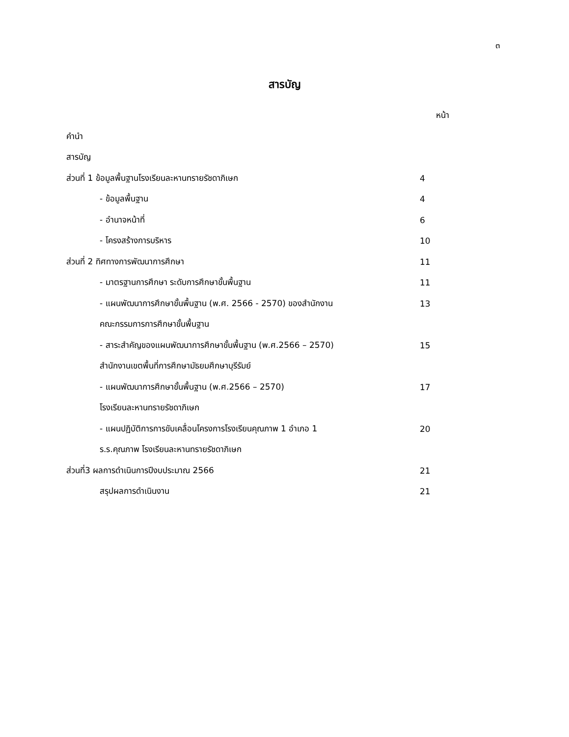๓
สารบัญ
หน้า
คำนำ
สารบัญ
ส่วนที่ 1 ข้อมูลพื้นฐานโรงเรียนละหานทรายรัชดาภิเษก 4
- ข้อมูลพื้นฐาน 4
- อำนาจหน้าที่ 6
- โครงสร้างการบริหาร 10
ส่วนที่ 2 ทิศทางการพัฒนาการศึกษา 11
- มาตรฐานการศึกษา ระดับการศึกษาขั้นพื้นฐาน 11
- แผนพัฒนาการศึกษาขั้นพื้นฐาน (พ.ศ. 2566 - 2570) ของสำนักงาน 13
คณะกรรมการการศึกษาขั้นพื้นฐาน
- สาระสำคัญของแผนพัฒนาการศึกษาขั้นพื้นฐาน (พ.ศ.2566 – 2570) 15
สำนักงานเขตพื้นที่การศึกษามัธยมศึกษาบุรีรัมย์
- แผนพัฒนาการศึกษาขั้นพื้นฐาน (พ.ศ.2566 – 2570) 17
โรงเรียนละหานทรายรัชดาภิเษก
- แผนปฏิบัติการการขับเคลื่อนโครงการโรงเรียนคุณภาพ 1 อำเภอ 1 20
ร.ร.คุณภาพ โรงเรียนละหานทรายรัชดาภิเษก
ส่วนที่3 ผลการดำเนินการปีงบประมาณ 2566 21
สรุปผลการดำเนินงาน 21